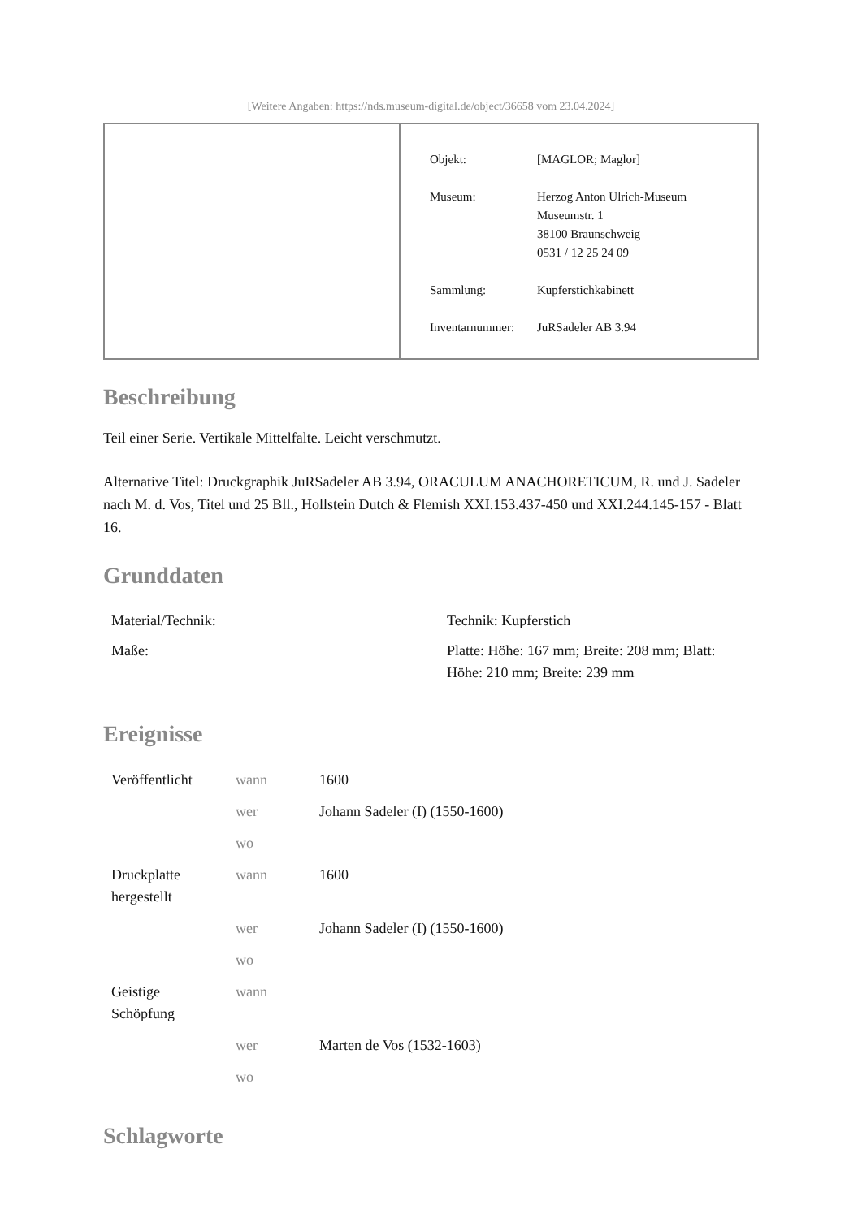[Weitere Angaben: https://nds.museum-digital.de/object/36658 vom 23.04.2024]
| Objekt: | [MAGLOR; Maglor] |
| Museum: | Herzog Anton Ulrich-Museum Museumstr. 1 38100 Braunschweig 0531 / 12 25 24 09 |
| Sammlung: | Kupferstichkabinett |
| Inventarnummer: | JuRSadeler AB 3.94 |
Beschreibung
Teil einer Serie. Vertikale Mittelfalte. Leicht verschmutzt.
Alternative Titel: Druckgraphik JuRSadeler AB 3.94, ORACULUM ANACHORETICUM, R. und J. Sadeler nach M. d. Vos, Titel und 25 Bll., Hollstein Dutch & Flemish XXI.153.437-450 und XXI.244.145-157 - Blatt 16.
Grunddaten
| Material/Technik: | Technik: Kupferstich |
| Maße: | Platte: Höhe: 167 mm; Breite: 208 mm; Blatt: Höhe: 210 mm; Breite: 239 mm |
Ereignisse
| Veröffentlicht | wann | 1600 |
| | wer | Johann Sadeler (I) (1550-1600) |
| | wo | |
| Druckplatte hergestellt | wann | 1600 |
| | wer | Johann Sadeler (I) (1550-1600) |
| | wo | |
| Geistige Schöpfung | wann | |
| | wer | Marten de Vos (1532-1603) |
| | wo | |
Schlagworte